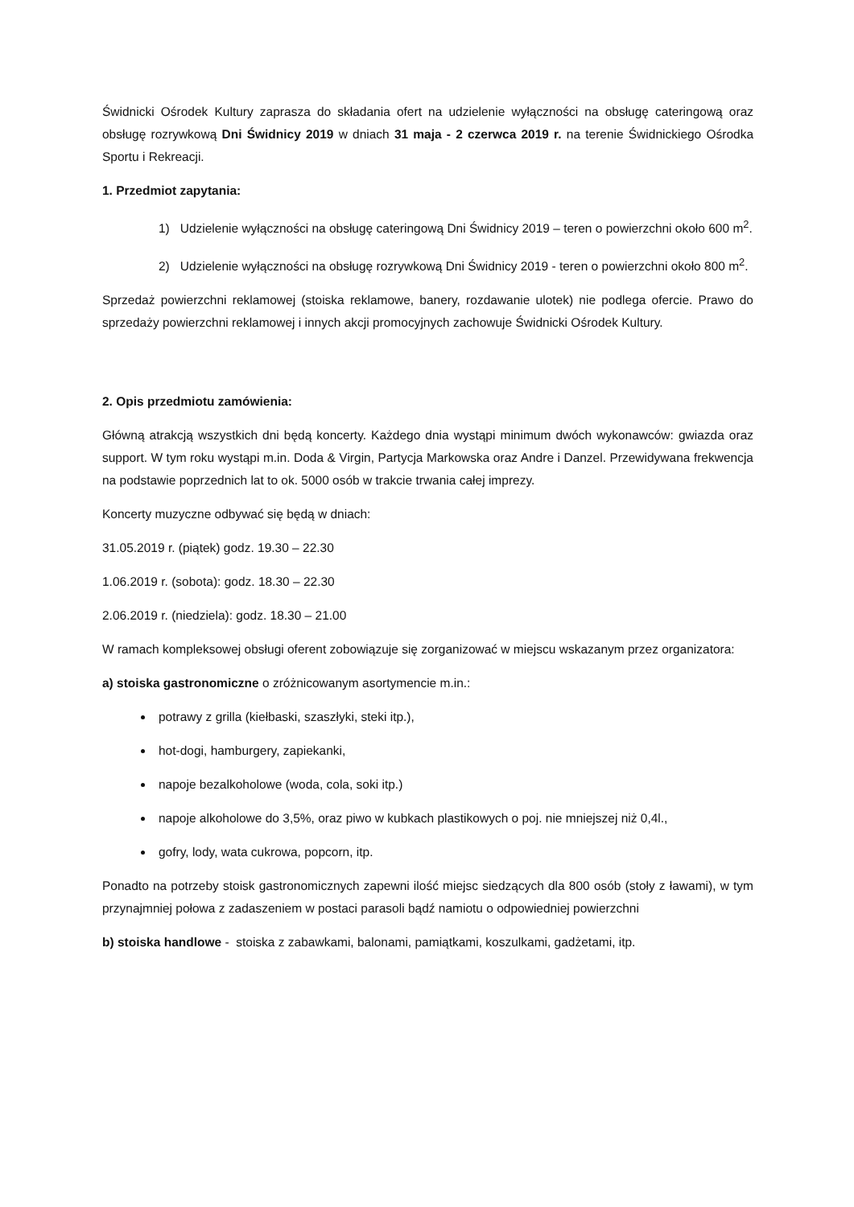Świdnicki Ośrodek Kultury zaprasza do składania ofert na udzielenie wyłączności na obsługę cateringową oraz obsługę rozrywkową Dni Świdnicy 2019 w dniach 31 maja - 2 czerwca 2019 r. na terenie Świdnickiego Ośrodka Sportu i Rekreacji.
1. Przedmiot zapytania:
1) Udzielenie wyłączności na obsługę cateringową Dni Świdnicy 2019 – teren o powierzchni około 600 m<sup>2</sup>.
2) Udzielenie wyłączności na obsługę rozrywkową Dni Świdnicy 2019 - teren o powierzchni około 800 m<sup>2</sup>.
Sprzedaż powierzchni reklamowej (stoiska reklamowe, banery, rozdawanie ulotek) nie podlega ofercie. Prawo do sprzedaży powierzchni reklamowej i innych akcji promocyjnych zachowuje Świdnicki Ośrodek Kultury.
2. Opis przedmiotu zamówienia:
Główną atrakcją wszystkich dni będą koncerty. Każdego dnia wystąpi minimum dwóch wykonawców: gwiazda oraz support. W tym roku wystąpi m.in. Doda & Virgin, Partycja Markowska oraz Andre i Danzel. Przewidywana frekwencja na podstawie poprzednich lat to ok. 5000 osób w trakcie trwania całej imprezy.
Koncerty muzyczne odbywać się będą w dniach:
31.05.2019 r. (piątek) godz. 19.30 – 22.30
1.06.2019 r. (sobota): godz. 18.30 – 22.30
2.06.2019 r. (niedziela): godz. 18.30 – 21.00
W ramach kompleksowej obsługi oferent zobowiązuje się zorganizować w miejscu wskazanym przez organizatora:
a) stoiska gastronomiczne o zróżnicowanym asortymencie m.in.:
potrawy z grilla (kiełbaski, szaszłyki, steki itp.),
hot-dogi, hamburgery, zapiekanki,
napoje bezalkoholowe (woda, cola, soki itp.)
napoje alkoholowe do 3,5%, oraz piwo w kubkach plastikowych o poj. nie mniejszej niż 0,4l.,
gofry, lody, wata cukrowa, popcorn, itp.
Ponadto na potrzeby stoisk gastronomicznych zapewni ilość miejsc siedzących dla 800 osób (stoły z ławami), w tym przynajmniej połowa z zadaszeniem w postaci parasoli bądź namiotu o odpowiedniej powierzchni
b) stoiska handlowe - stoiska z zabawkami, balonami, pamiątkami, koszulkami, gadżetami, itp.